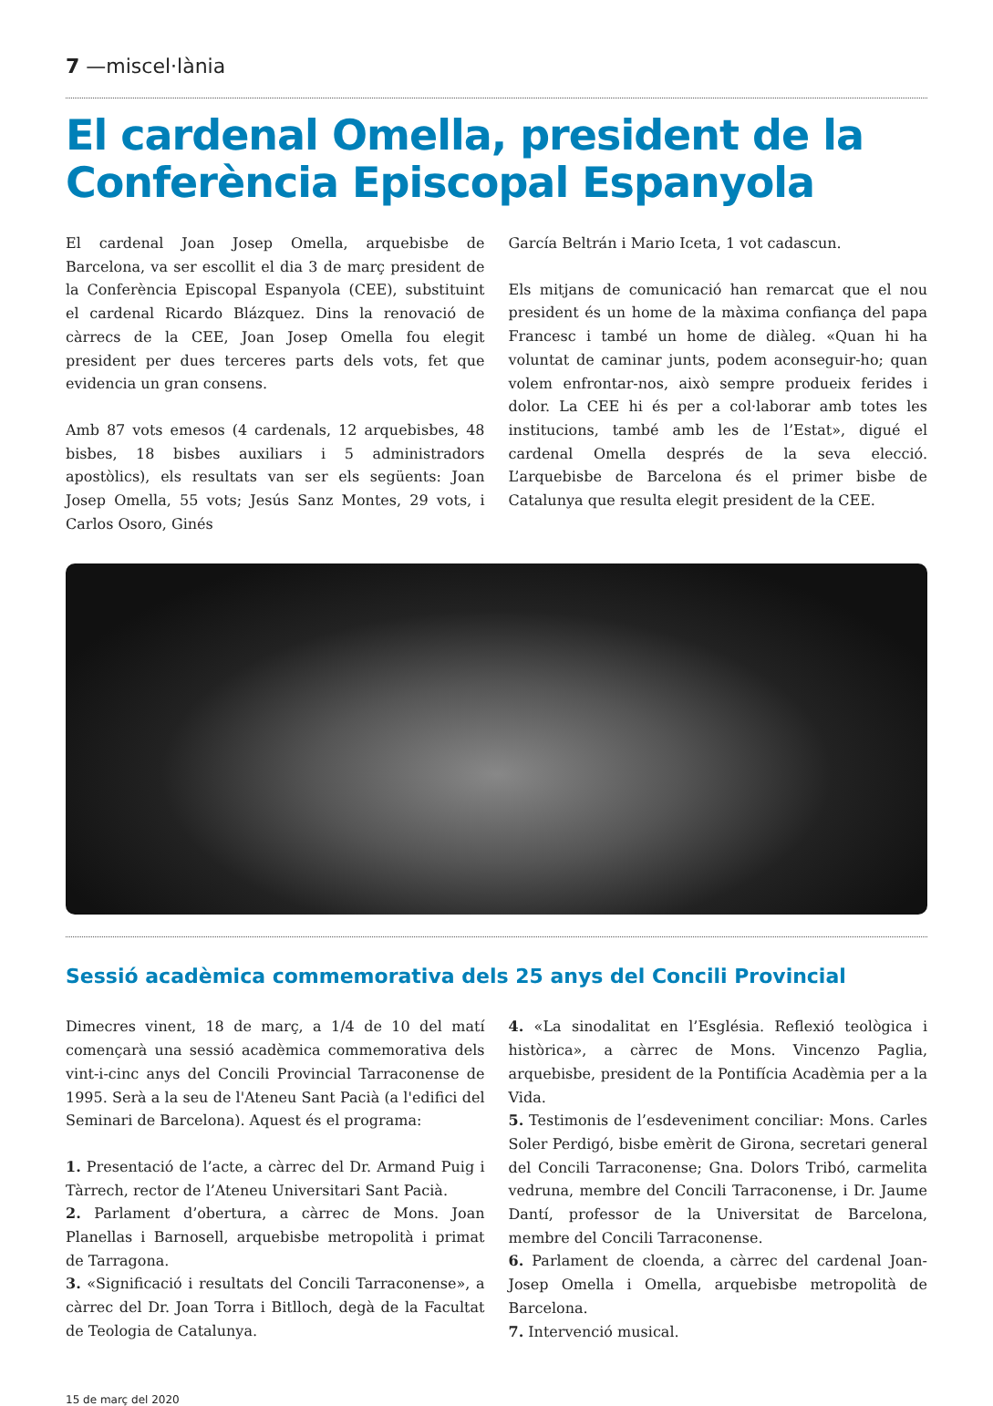7 —miscel·lània
El cardenal Omella, president de la Conferència Episcopal Espanyola
El cardenal Joan Josep Omella, arquebisbe de Barcelona, va ser escollit el dia 3 de març president de la Conferència Episcopal Espanyola (CEE), substituint el cardenal Ricardo Blázquez. Dins la renovació de càrrecs de la CEE, Joan Josep Omella fou elegit president per dues terceres parts dels vots, fet que evidencia un gran consens.
Amb 87 vots emesos (4 cardenals, 12 arquebisbes, 48 bisbes, 18 bisbes auxiliars i 5 administradors apostòlics), els resultats van ser els següents: Joan Josep Omella, 55 vots; Jesús Sanz Montes, 29 vots, i Carlos Osoro, Ginés
García Beltrán i Mario Iceta, 1 vot cadascun.
Els mitjans de comunicació han remarcat que el nou president és un home de la màxima confiança del papa Francesc i també un home de diàleg. «Quan hi ha voluntat de caminar junts, podem aconseguir-ho; quan volem enfrontar-nos, això sempre produeix ferides i dolor. La CEE hi és per a col·laborar amb totes les institucions, també amb les de l’Estat», digué el cardenal Omella després de la seva elecció. L’arquebisbe de Barcelona és el primer bisbe de Catalunya que resulta elegit president de la CEE.
Sessió acadèmica commemorativa dels 25 anys del Concili Provincial
Dimecres vinent, 18 de març, a 1/4 de 10 del matí començarà una sessió acadèmica commemorativa dels vint-i-cinc anys del Concili Provincial Tarraconense de 1995. Serà a la seu de l'Ateneu Sant Pacià (a l'edifici del Seminari de Barcelona). Aquest és el programa:
1. Presentació de l’acte, a càrrec del Dr. Armand Puig i Tàrrech, rector de l’Ateneu Universitari Sant Pacià.
2. Parlament d’obertura, a càrrec de Mons. Joan Planellas i Barnosell, arquebisbe metropolità i primat de Tarragona.
3. «Significació i resultats del Concili Tarraconense», a càrrec del Dr. Joan Torra i Bitlloch, degà de la Facultat de Teologia de Catalunya.
4. «La sinodalitat en l’Església. Reflexió teològica i històrica», a càrrec de Mons. Vincenzo Paglia, arquebisbe, president de la Pontifícia Acadèmia per a la Vida.
5. Testimonis de l’esdeveniment conciliar: Mons. Carles Soler Perdigó, bisbe emèrit de Girona, secretari general del Concili Tarraconense; Gna. Dolors Tribó, carmelita vedruna, membre del Concili Tarraconense, i Dr. Jaume Dantí, professor de la Universitat de Barcelona, membre del Concili Tarraconense.
6. Parlament de cloenda, a càrrec del cardenal Joan-Josep Omella i Omella, arquebisbe metropolità de Barcelona.
7. Intervenció musical.
15 de març del 2020